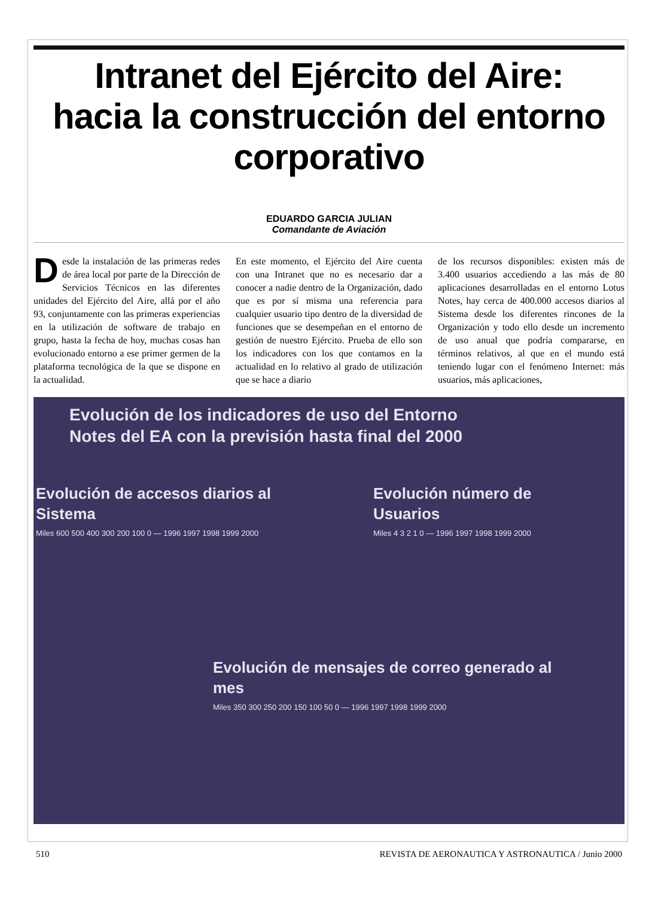Intranet del Ejército del Aire:
hacia la construcción del entorno
corporativo
EDUARDO GARCIA JULIAN
Comandante de Aviación
Desde la instalación de las primeras redes de área local por parte de la Dirección de Servicios Técnicos en las diferentes unidades del Ejército del Aire, allá por el año 93, conjuntamente con las primeras experiencias en la utilización de software de trabajo en grupo, hasta la fecha de hoy, muchas cosas han evolucionado entorno a ese primer germen de la plataforma tecnológica de la que se dispone en la actualidad.
En este momento, el Ejército del Aire cuenta con una Intranet que no es necesario dar a conocer a nadie dentro de la Organización, dado que es por sí misma una referencia para cualquier usuario tipo dentro de la diversidad de funciones que se desempeñan en el entorno de gestión de nuestro Ejército. Prueba de ello son los indicadores con los que contamos en la actualidad en lo relativo al grado de utilización que se hace a diario
de los recursos disponibles: existen más de 3.400 usuarios accediendo a las más de 80 aplicaciones desarrolladas en el entorno Lotus Notes, hay cerca de 400.000 accesos diarios al Sistema desde los diferentes rincones de la Organización y todo ello desde un incremento de uso anual que podría compararse, en términos relativos, al que en el mundo está teniendo lugar con el fenómeno Internet: más usuarios, más aplicaciones,
Evolución de los indicadores de uso del Entorno
Notes del EA con la previsión hasta final del 2000
Evolución de accesos diarios al
Sistema
Miles 600 500 400 300 200 100 0 — 1996 1997 1998 1999 2000
Evolución número de
Usuarios
Miles 4 3 2 1 0 — 1996 1997 1998 1999 2000
Evolución de mensajes de correo generado al
mes
Miles 350 300 250 200 150 100 50 0 — 1996 1997 1998 1999 2000
510 REVISTA DE AERONAUTICA Y ASTRONAUTICA / Junio 2000